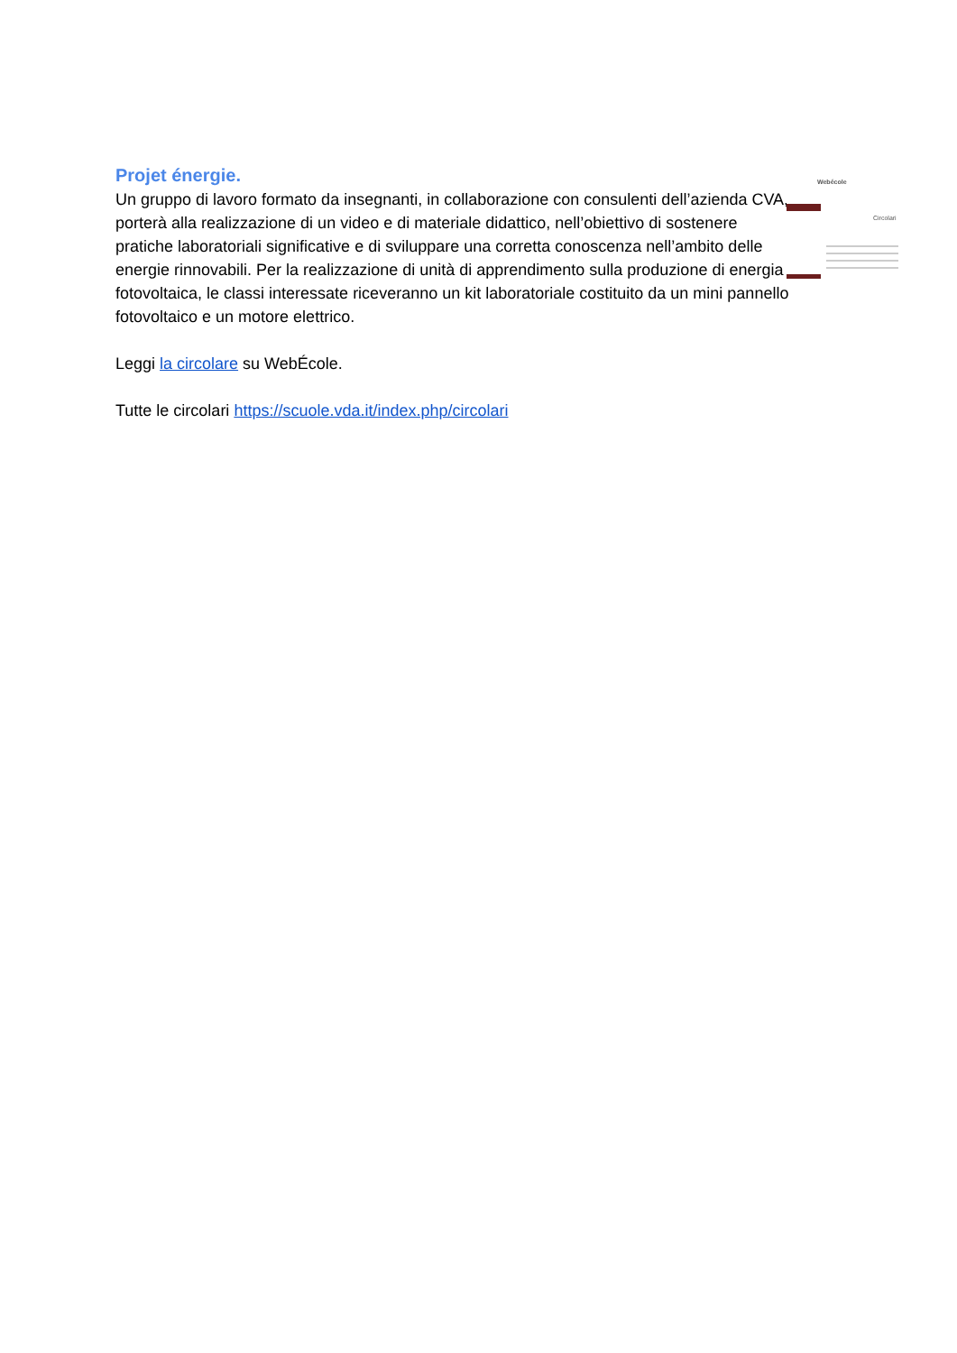Projet énergie.
Un gruppo di lavoro formato da insegnanti, in collaborazione con consulenti dell’azienda CVA, porterà alla realizzazione di un video e di materiale didattico, nell’obiettivo di sostenere pratiche laboratoriali significative e di sviluppare una corretta conoscenza nell’ambito delle energie rinnovabili. Per la realizzazione di unità di apprendimento sulla produzione di energia fotovoltaica, le classi interessate riceveranno un kit laboratoriale costituito da un mini pannello fotovoltaico e un motore elettrico.
Leggi la circolare su WebÉcole.
Tutte le circolari https://scuole.vda.it/index.php/circolari
Webécole
Circolari